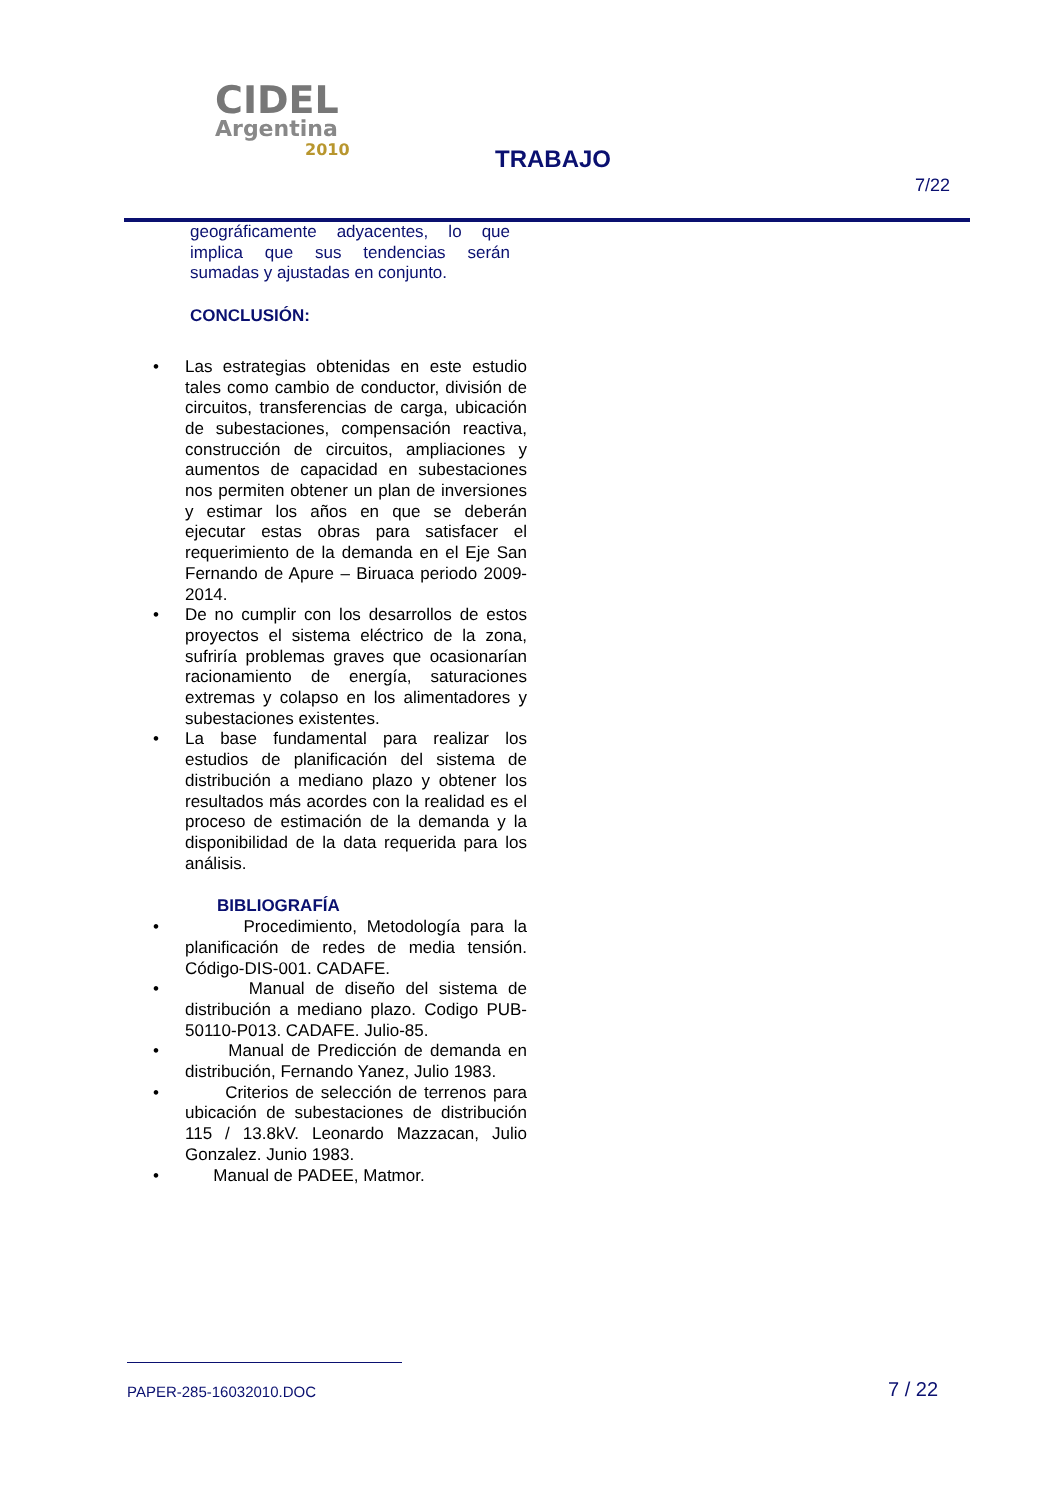CIDEL
Argentina
2010
TRABAJO
7/22
geográficamente adyacentes, lo que implica que sus tendencias serán sumadas y ajustadas en conjunto.
CONCLUSIÓN:
• Las estrategias obtenidas en este estudio tales como cambio de conductor, división de circuitos, transferencias de carga, ubicación de subestaciones, compensación reactiva, construcción de circuitos, ampliaciones y aumentos de capacidad en subestaciones nos permiten obtener un plan de inversiones y estimar los años en que se deberán ejecutar estas obras para satisfacer el requerimiento de la demanda en el Eje San Fernando de Apure – Biruaca periodo 2009-2014.
• De no cumplir con los desarrollos de estos proyectos el sistema eléctrico de la zona, sufriría problemas graves que ocasionarían racionamiento de energía, saturaciones extremas y colapso en los alimentadores y subestaciones existentes.
• La base fundamental para realizar los estudios de planificación del sistema de distribución a mediano plazo y obtener los resultados más acordes con la realidad es el proceso de estimación de la demanda y la disponibilidad de la data requerida para los análisis.
BIBLIOGRAFÍA
• Procedimiento, Metodología para la planificación de redes de media tensión. Código-DIS-001. CADAFE.
• Manual de diseño del sistema de distribución a mediano plazo. Codigo PUB-50110-P013. CADAFE. Julio-85.
• Manual de Predicción de demanda en distribución, Fernando Yanez, Julio 1983.
• Criterios de selección de terrenos para ubicación de subestaciones de distribución 115 / 13.8kV. Leonardo Mazzacan, Julio Gonzalez. Junio 1983.
• Manual de PADEE, Matmor.
PAPER-285-16032010.DOC 7 / 22